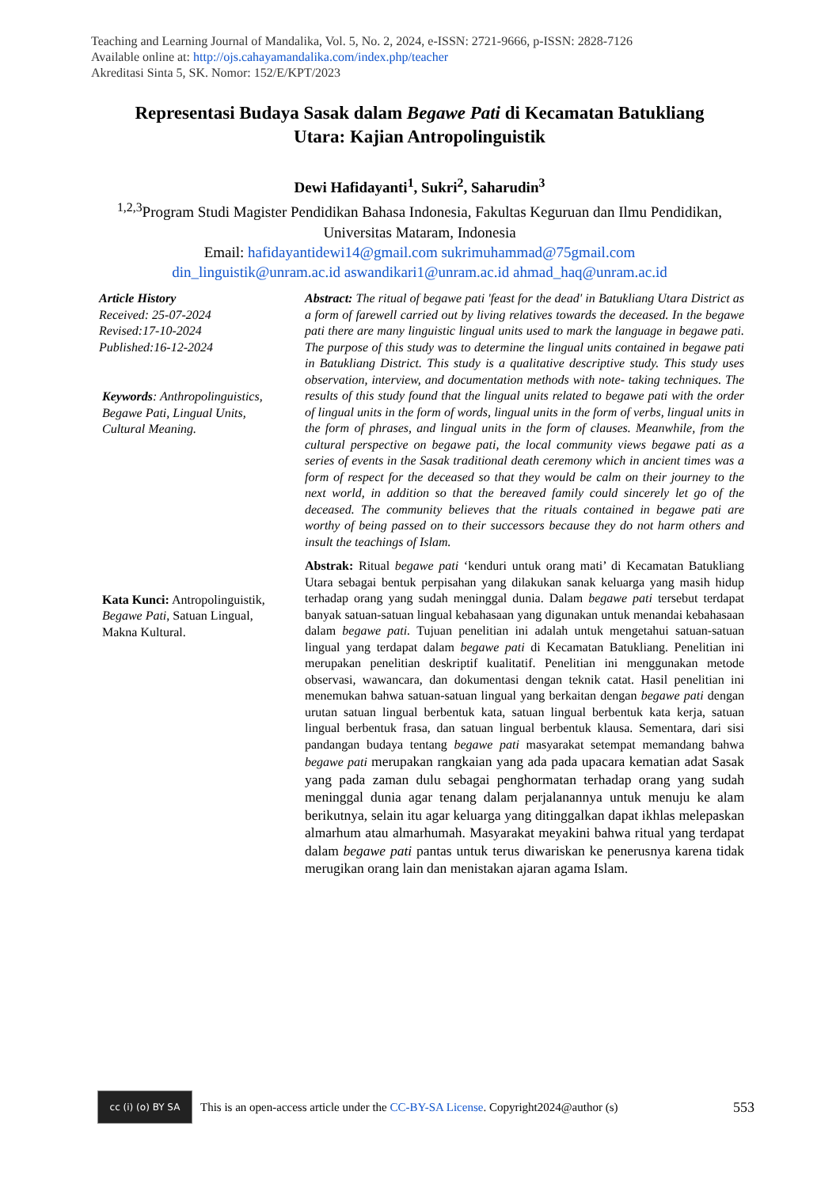Teaching and Learning Journal of Mandalika, Vol. 5, No. 2, 2024, e-ISSN: 2721-9666, p-ISSN: 2828-7126
Available online at: http://ojs.cahayamandalika.com/index.php/teacher
Akreditasi Sinta 5, SK. Nomor: 152/E/KPT/2023
Representasi Budaya Sasak dalam Begawe Pati di Kecamatan Batukliang Utara: Kajian Antropolinguistik
Dewi Hafidayanti<sup>1</sup>, Sukri<sup>2</sup>, Saharudin<sup>3</sup>
<sup>1,2,3</sup>Program Studi Magister Pendidikan Bahasa Indonesia, Fakultas Keguruan dan Ilmu Pendidikan, Universitas Mataram, Indonesia
Email: hafidayantidewi14@gmail.com sukrimuhammad@75gmail.com
din_linguistik@unram.ac.id aswandikari1@unram.ac.id ahmad_haq@unram.ac.id
Article History
Received: 25-07-2024
Revised:17-10-2024
Published:16-12-2024
Keywords: Anthropolinguistics, Begawe Pati, Lingual Units, Cultural Meaning.
Kata Kunci: Antropolinguistik, Begawe Pati, Satuan Lingual, Makna Kultural.
Abstract: The ritual of begawe pati 'feast for the dead' in Batukliang Utara District as a form of farewell carried out by living relatives towards the deceased. In the begawe pati there are many linguistic lingual units used to mark the language in begawe pati. The purpose of this study was to determine the lingual units contained in begawe pati in Batukliang District. This study is a qualitative descriptive study. This study uses observation, interview, and documentation methods with note- taking techniques. The results of this study found that the lingual units related to begawe pati with the order of lingual units in the form of words, lingual units in the form of verbs, lingual units in the form of phrases, and lingual units in the form of clauses. Meanwhile, from the cultural perspective on begawe pati, the local community views begawe pati as a series of events in the Sasak traditional death ceremony which in ancient times was a form of respect for the deceased so that they would be calm on their journey to the next world, in addition so that the bereaved family could sincerely let go of the deceased. The community believes that the rituals contained in begawe pati are worthy of being passed on to their successors because they do not harm others and insult the teachings of Islam.
Abstrak: Ritual begawe pati ‘kenduri untuk orang mati’ di Kecamatan Batukliang Utara sebagai bentuk perpisahan yang dilakukan sanak keluarga yang masih hidup terhadap orang yang sudah meninggal dunia. Dalam begawe pati tersebut terdapat banyak satuan-satuan lingual kebahasaan yang digunakan untuk menandai kebahasaan dalam begawe pati. Tujuan penelitian ini adalah untuk mengetahui satuan-satuan lingual yang terdapat dalam begawe pati di Kecamatan Batukliang. Penelitian ini merupakan penelitian deskriptif kualitatif. Penelitian ini menggunakan metode observasi, wawancara, dan dokumentasi dengan teknik catat. Hasil penelitian ini menemukan bahwa satuan-satuan lingual yang berkaitan dengan begawe pati dengan urutan satuan lingual berbentuk kata, satuan lingual berbentuk kata kerja, satuan lingual berbentuk frasa, dan satuan lingual berbentuk klausa. Sementara, dari sisi pandangan budaya tentang begawe pati masyarakat setempat memandang bahwa begawe pati merupakan rangkaian yang ada pada upacara kematian adat Sasak yang pada zaman dulu sebagai penghormatan terhadap orang yang sudah meninggal dunia agar tenang dalam perjalanannya untuk menuju ke alam berikutnya, selain itu agar keluarga yang ditinggalkan dapat ikhlas melepaskan almarhum atau almarhumah. Masyarakat meyakini bahwa ritual yang terdapat dalam begawe pati pantas untuk terus diwariskan ke penerusnya karena tidak merugikan orang lain dan menistakan ajaran agama Islam.
cc (i) (o) BY SA
This is an open-access article under the CC-BY-SA License. Copyright2024@author (s) 553